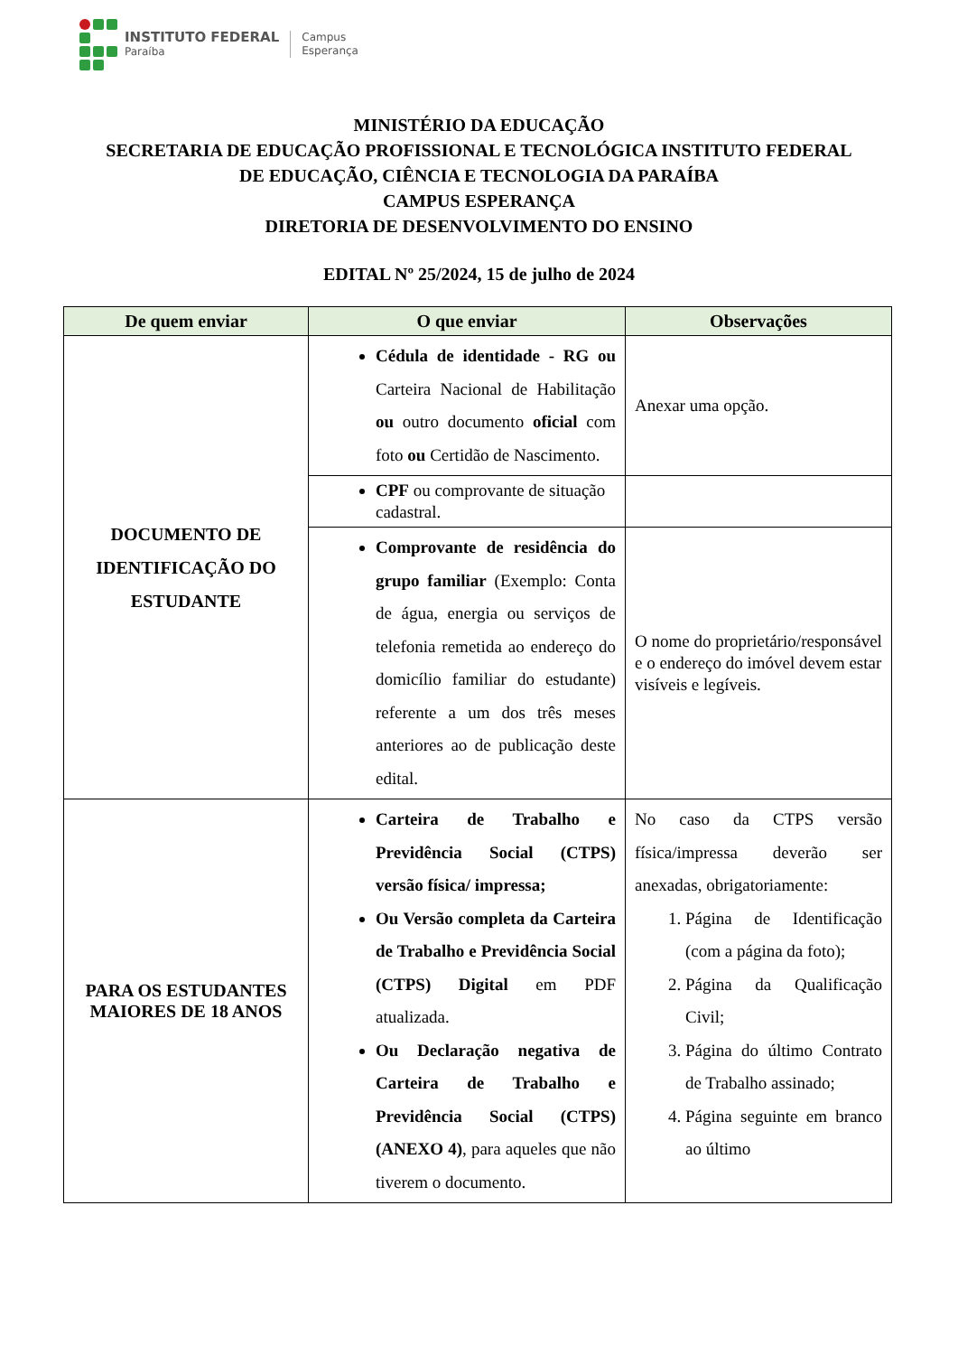INSTITUTO FEDERAL
Paraíba
Campus
Esperança
MINISTÉRIO DA EDUCAÇÃO
SECRETARIA DE EDUCAÇÃO PROFISSIONAL E TECNOLÓGICA INSTITUTO FEDERAL
DE EDUCAÇÃO, CIÊNCIA E TECNOLOGIA DA PARAÍBA
CAMPUS ESPERANÇA
DIRETORIA DE DESENVOLVIMENTO DO ENSINO
EDITAL Nº 25/2024, 15 de julho de 2024
| De quem enviar | O que enviar | Observações |
| --- | --- | --- |
| DOCUMENTO DE IDENTIFICAÇÃO DO ESTUDANTE | Cédula de identidade - RG ou Carteira Nacional de Habilitação ou outro documento oficial com foto ou Certidão de Nascimento. | Anexar uma opção. |
| | CPF ou comprovante de situação cadastral. | |
| | Comprovante de residência do grupo familiar (Exemplo: Conta de água, energia ou serviços de telefonia remetida ao endereço do domicílio familiar do estudante) referente a um dos três meses anteriores ao de publicação deste edital. | O nome do proprietário/responsável e o endereço do imóvel devem estar visíveis e legíveis. |
| PARA OS ESTUDANTES MAIORES DE 18 ANOS | Carteira de Trabalho e Previdência Social (CTPS) versão física/ impressa; Ou Versão completa da Carteira de Trabalho e Previdência Social (CTPS) Digital em PDF atualizada. Ou Declaração negativa de Carteira de Trabalho e Previdência Social (CTPS) (ANEXO 4) , para aqueles que não tiverem o documento. | No caso da CTPS versão física/impressa deverão ser anexadas, obrigatoriamente: 1. Página de Identificação (com a página da foto); 2. Página da Qualificação Civil; 3. Página do último Contrato de Trabalho assinado; 4. Página seguinte em branco ao último |